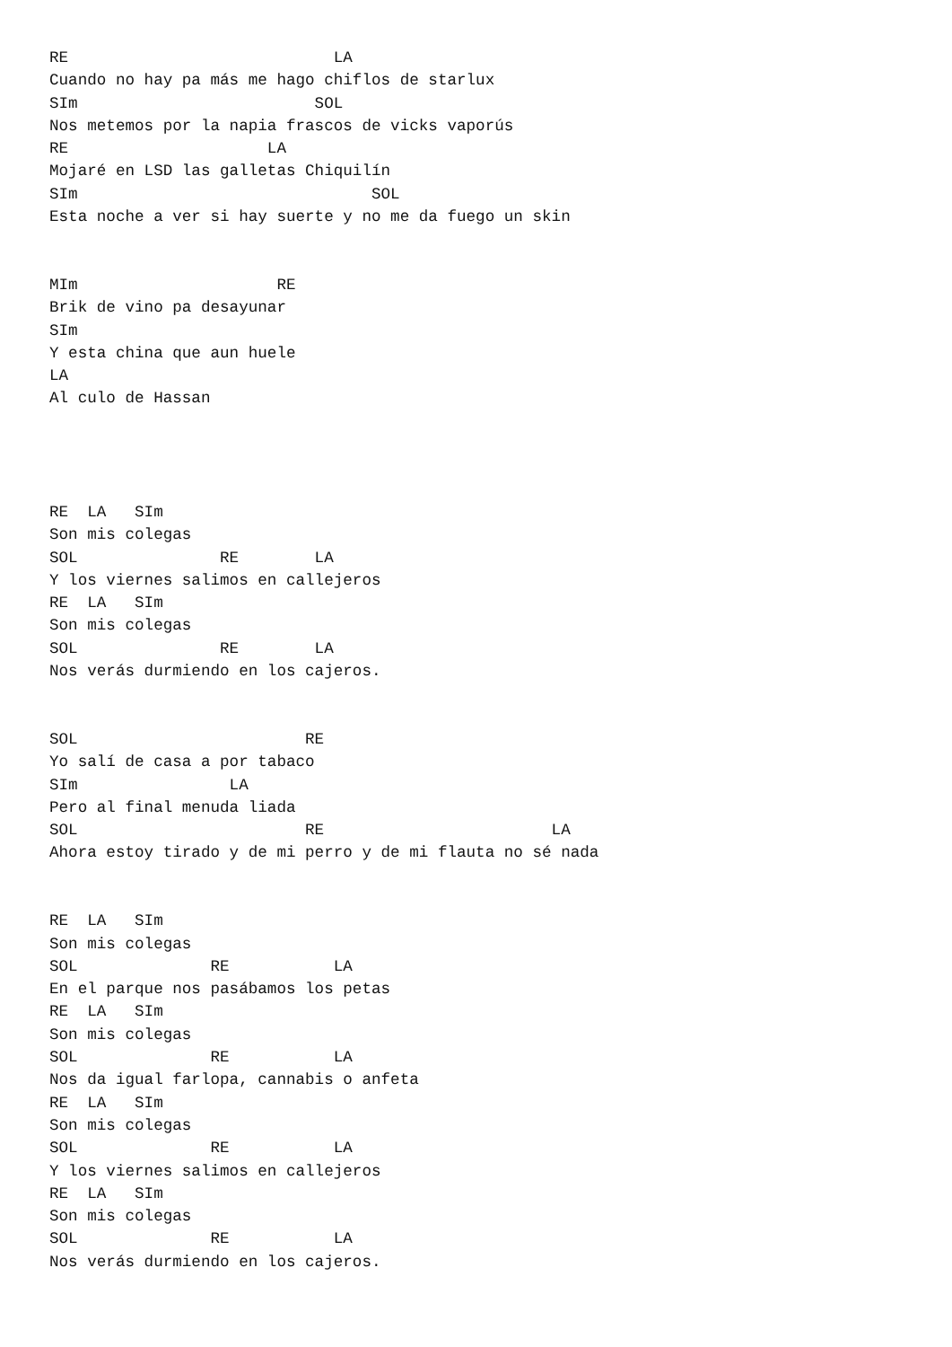RE                            LA
Cuando no hay pa más me hago chiflos de starlux
SIm                         SOL
Nos metemos por la napia frascos de vicks vaporús
RE                     LA
Mojaré en LSD las galletas Chiquilín
SIm                               SOL
Esta noche a ver si hay suerte y no me da fuego un skin


MIm                     RE
Brik de vino pa desayunar
SIm
Y esta china que aun huele
LA
Al culo de Hassan




RE  LA   SIm
Son mis colegas
SOL               RE        LA
Y los viernes salimos en callejeros
RE  LA   SIm
Son mis colegas
SOL               RE        LA
Nos verás durmiendo en los cajeros.


SOL                        RE
Yo salí de casa a por tabaco
SIm                LA
Pero al final menuda liada
SOL                        RE                        LA
Ahora estoy tirado y de mi perro y de mi flauta no sé nada


RE  LA   SIm
Son mis colegas
SOL              RE           LA
En el parque nos pasábamos los petas
RE  LA   SIm
Son mis colegas
SOL              RE           LA
Nos da igual farlopa, cannabis o anfeta
RE  LA   SIm
Son mis colegas
SOL              RE           LA
Y los viernes salimos en callejeros
RE  LA   SIm
Son mis colegas
SOL              RE           LA
Nos verás durmiendo en los cajeros.